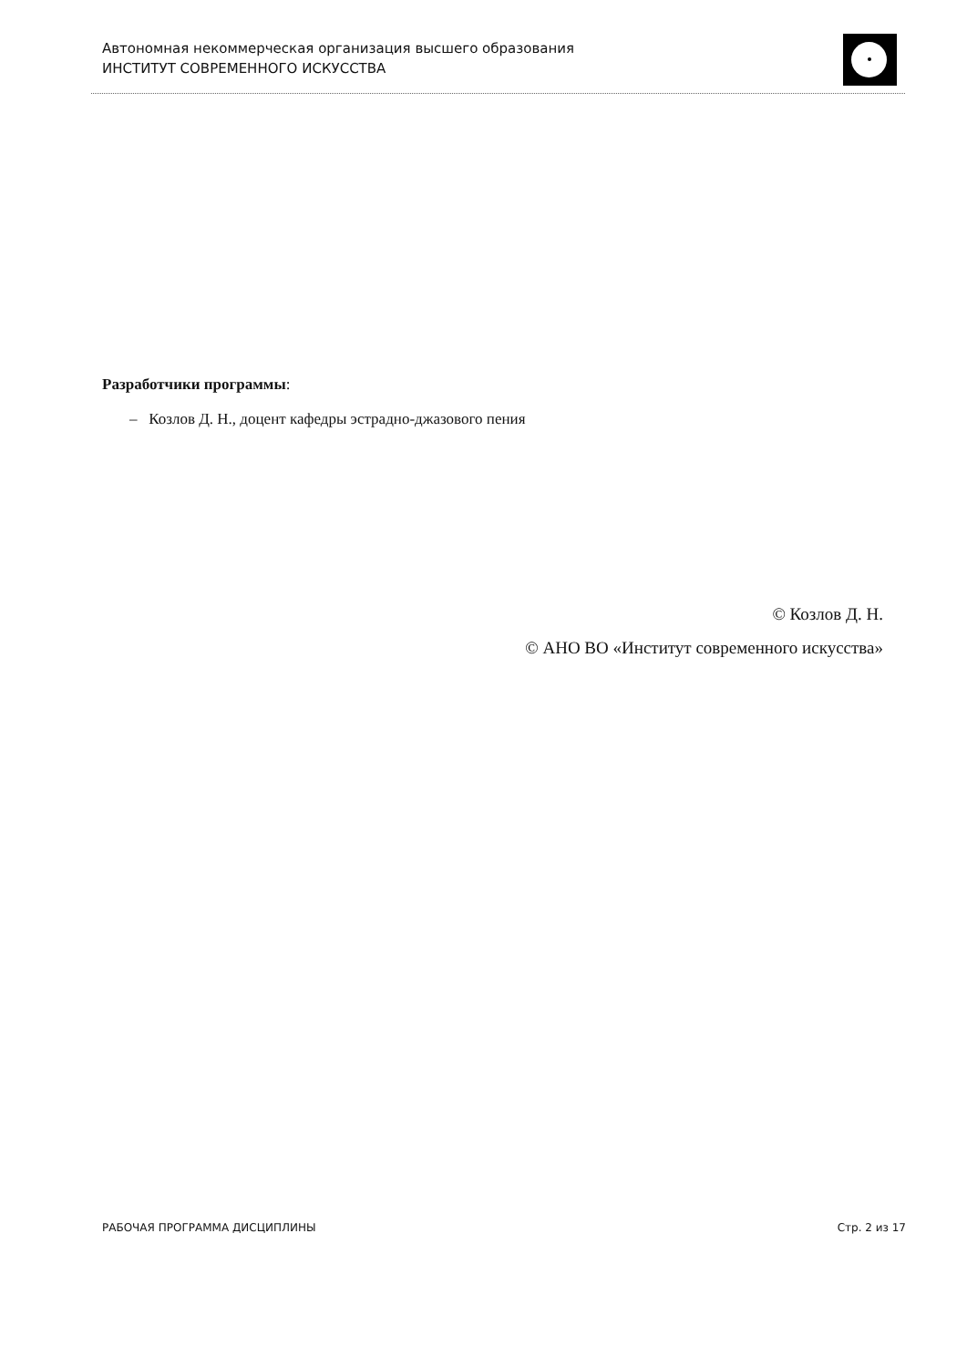Автономная некоммерческая организация высшего образования
ИНСТИТУТ СОВРЕМЕННОГО ИСКУССТВА
Разработчики программы:
– Козлов Д. Н., доцент кафедры эстрадно-джазового пения
© Козлов Д. Н.
© АНО ВО «Институт современного искусства»
РАБОЧАЯ ПРОГРАММА ДИСЦИПЛИНЫ Стр. 2 из 17